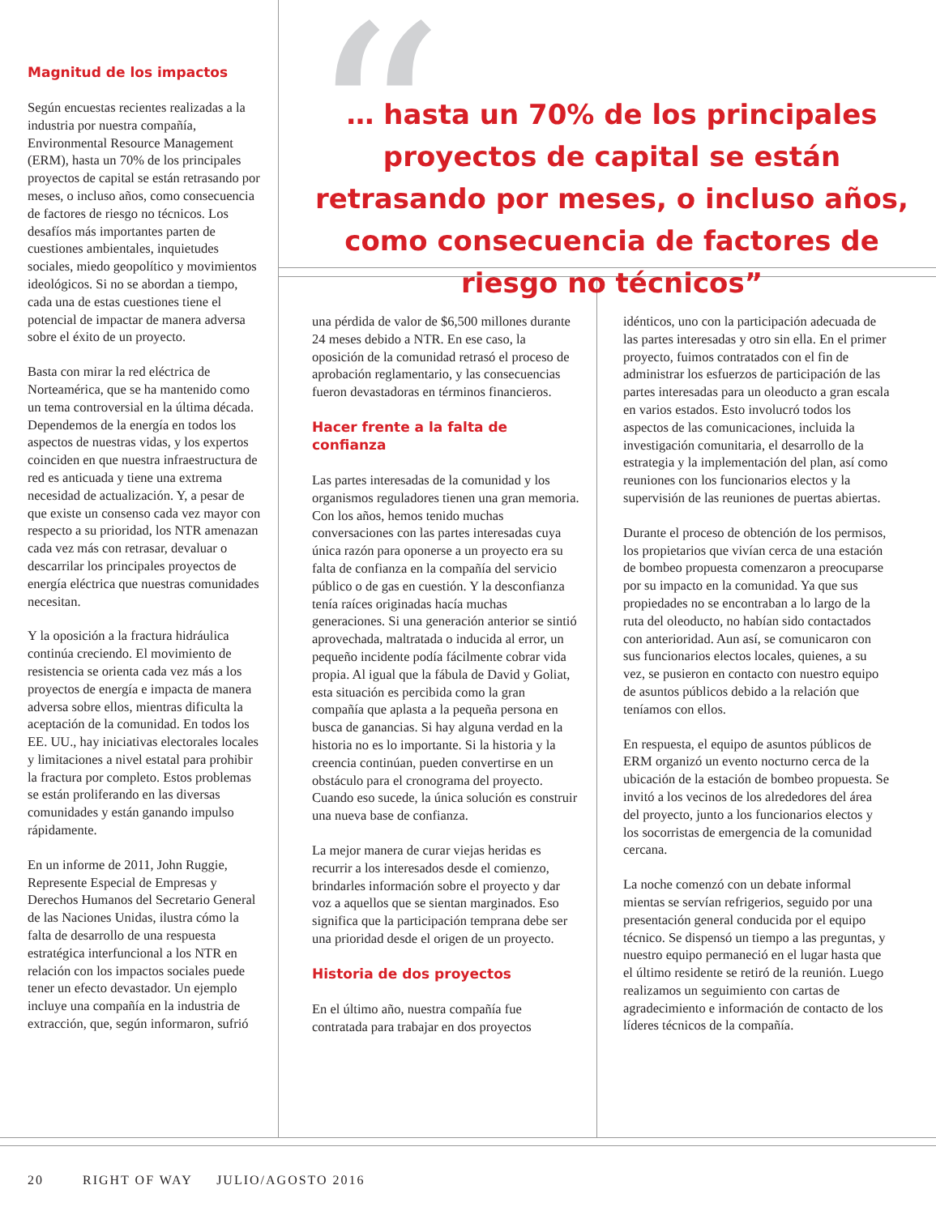“
Magnitud de los impactos
Según encuestas recientes realizadas a la industria por nuestra compañía, Environmental Resource Management (ERM), hasta un 70% de los principales proyectos de capital se están retrasando por meses, o incluso años, como consecuencia de factores de riesgo no técnicos. Los desafíos más importantes parten de cuestiones ambientales, inquietudes sociales, miedo geopolítico y movimientos ideológicos. Si no se abordan a tiempo, cada una de estas cuestiones tiene el potencial de impactar de manera adversa sobre el éxito de un proyecto.
Basta con mirar la red eléctrica de Norteamérica, que se ha mantenido como un tema controversial en la última década. Dependemos de la energía en todos los aspectos de nuestras vidas, y los expertos coinciden en que nuestra infraestructura de red es anticuada y tiene una extrema necesidad de actualización. Y, a pesar de que existe un consenso cada vez mayor con respecto a su prioridad, los NTR amenazan cada vez más con retrasar, devaluar o descarrilar los principales proyectos de energía eléctrica que nuestras comunidades necesitan.
Y la oposición a la fractura hidráulica continúa creciendo. El movimiento de resistencia se orienta cada vez más a los proyectos de energía e impacta de manera adversa sobre ellos, mientras dificulta la aceptación de la comunidad. En todos los EE. UU., hay iniciativas electorales locales y limitaciones a nivel estatal para prohibir la fractura por completo. Estos problemas se están proliferando en las diversas comunidades y están ganando impulso rápidamente.
En un informe de 2011, John Ruggie, Represente Especial de Empresas y Derechos Humanos del Secretario General de las Naciones Unidas, ilustra cómo la falta de desarrollo de una respuesta estratégica interfuncional a los NTR en relación con los impactos sociales puede tener un efecto devastador. Un ejemplo incluye una compañía en la industria de extracción, que, según informaron, sufrió
… hasta un 70% de los principales proyectos de capital se están retrasando por meses, o incluso años, como consecuencia de factores de riesgo no técnicos”
una pérdida de valor de $6,500 millones durante 24 meses debido a NTR. En ese caso, la oposición de la comunidad retrasó el proceso de aprobación reglamentario, y las consecuencias fueron devastadoras en términos financieros.
Hacer frente a la falta de confianza
Las partes interesadas de la comunidad y los organismos reguladores tienen una gran memoria. Con los años, hemos tenido muchas conversaciones con las partes interesadas cuya única razón para oponerse a un proyecto era su falta de confianza en la compañía del servicio público o de gas en cuestión. Y la desconfianza tenía raíces originadas hacía muchas generaciones. Si una generación anterior se sintió aprovechada, maltratada o inducida al error, un pequeño incidente podía fácilmente cobrar vida propia. Al igual que la fábula de David y Goliat, esta situación es percibida como la gran compañía que aplasta a la pequeña persona en busca de ganancias. Si hay alguna verdad en la historia no es lo importante. Si la historia y la creencia continúan, pueden convertirse en un obstáculo para el cronograma del proyecto. Cuando eso sucede, la única solución es construir una nueva base de confianza.
La mejor manera de curar viejas heridas es recurrir a los interesados desde el comienzo, brindarles información sobre el proyecto y dar voz a aquellos que se sientan marginados. Eso significa que la participación temprana debe ser una prioridad desde el origen de un proyecto.
Historia de dos proyectos
En el último año, nuestra compañía fue contratada para trabajar en dos proyectos
idénticos, uno con la participación adecuada de las partes interesadas y otro sin ella. En el primer proyecto, fuimos contratados con el fin de administrar los esfuerzos de participación de las partes interesadas para un oleoducto a gran escala en varios estados. Esto involucró todos los aspectos de las comunicaciones, incluida la investigación comunitaria, el desarrollo de la estrategia y la implementación del plan, así como reuniones con los funcionarios electos y la supervisión de las reuniones de puertas abiertas.
Durante el proceso de obtención de los permisos, los propietarios que vivían cerca de una estación de bombeo propuesta comenzaron a preocuparse por su impacto en la comunidad. Ya que sus propiedades no se encontraban a lo largo de la ruta del oleoducto, no habían sido contactados con anterioridad. Aun así, se comunicaron con sus funcionarios electos locales, quienes, a su vez, se pusieron en contacto con nuestro equipo de asuntos públicos debido a la relación que teníamos con ellos.
En respuesta, el equipo de asuntos públicos de ERM organizó un evento nocturno cerca de la ubicación de la estación de bombeo propuesta. Se invitó a los vecinos de los alrededores del área del proyecto, junto a los funcionarios electos y los socorristas de emergencia de la comunidad cercana.
La noche comenzó con un debate informal mientas se servían refrigerios, seguido por una presentación general conducida por el equipo técnico. Se dispensó un tiempo a las preguntas, y nuestro equipo permaneció en el lugar hasta que el último residente se retiró de la reunión. Luego realizamos un seguimiento con cartas de agradecimiento e información de contacto de los líderes técnicos de la compañía.
20 RIGHT OF WAY JULIO/AGOSTO 2016